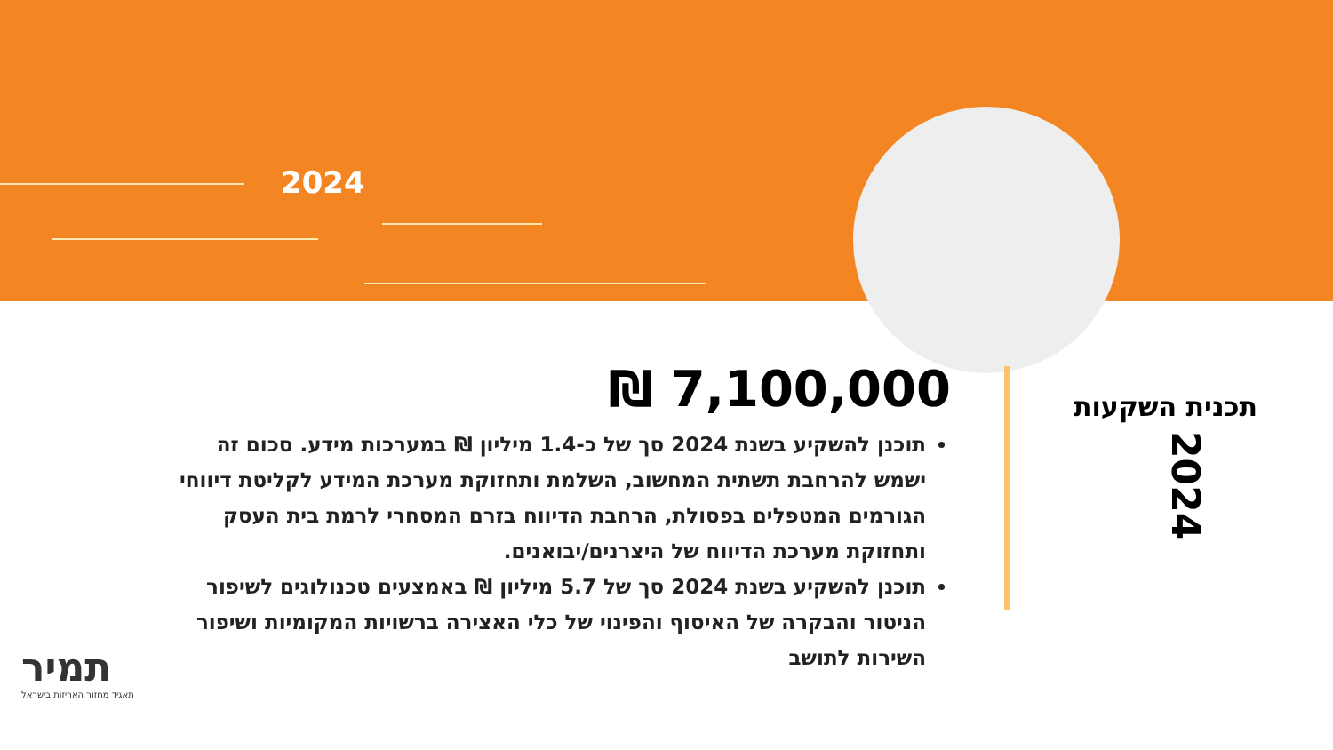2024
תכנית השקעות
2024
₪ 7,100,000
תוכנן להשקיע בשנת 2024 סך של כ-1.4 מיליון ₪ במערכות מידע. סכום זה ישמש להרחבת תשתית המחשוב, השלמת ותחזוקת מערכת המידע לקליטת דיווחי הגורמים המטפלים בפסולת, הרחבת הדיווח בזרם המסחרי לרמת בית העסק ותחזוקת מערכת הדיווח של היצרנים/יבואנים.
תוכנן להשקיע בשנת 2024 סך של 5.7 מיליון ₪ באמצעים טכנולוגים לשיפור הניטור והבקרה של האיסוף והפינוי של כלי האצירה ברשויות המקומיות ושיפור השירות לתושב
תמיר
תאגיד מחזור האריזות בישראל